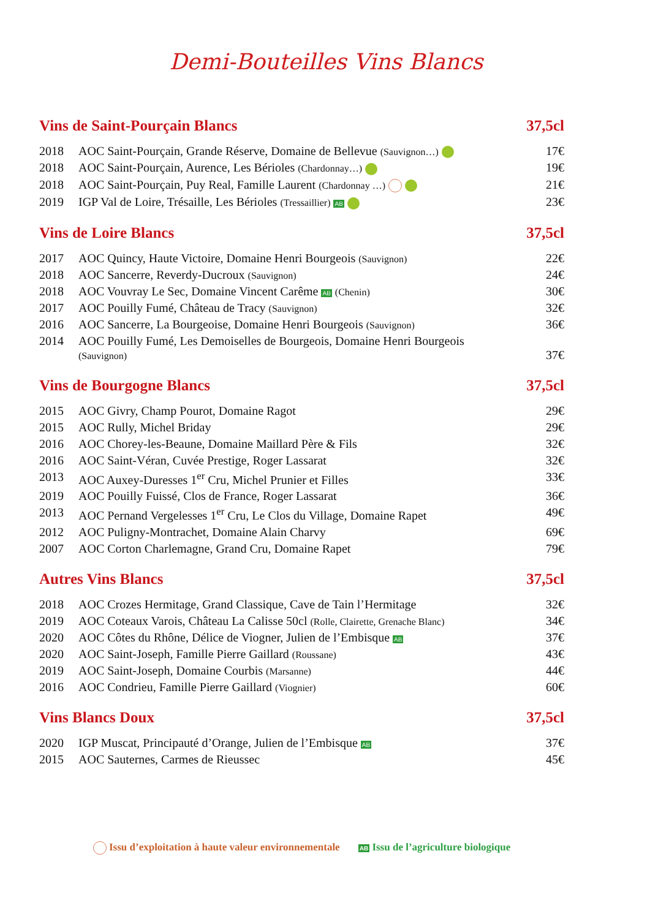Demi-Bouteilles Vins Blancs
Vins de Saint-Pourçain Blancs 37,5cl
| 2018 | AOC Saint-Pourçain, Grande Réserve, Domaine de Bellevue (Sauvignon…) | 17€ |
| 2018 | AOC Saint-Pourçain, Aurence, Les Bérioles (Chardonnay…) | 19€ |
| 2018 | AOC Saint-Pourçain, Puy Real, Famille Laurent (Chardonnay …) | 21€ |
| 2019 | IGP Val de Loire, Trésaille, Les Bérioles (Tressaillier) AB | 23€ |
Vins de Loire Blancs 37,5cl
| 2017 | AOC Quincy, Haute Victoire, Domaine Henri Bourgeois (Sauvignon) | 22€ |
| 2018 | AOC Sancerre, Reverdy-Ducroux (Sauvignon) | 24€ |
| 2018 | AOC Vouvray Le Sec, Domaine Vincent Carême AB (Chenin) | 30€ |
| 2017 | AOC Pouilly Fumé, Château de Tracy (Sauvignon) | 32€ |
| 2016 | AOC Sancerre, La Bourgeoise, Domaine Henri Bourgeois (Sauvignon) | 36€ |
| 2014 | AOC Pouilly Fumé, Les Demoiselles de Bourgeois, Domaine Henri Bourgeois (Sauvignon) | 37€ |
Vins de Bourgogne Blancs 37,5cl
| 2015 | AOC Givry, Champ Pourot, Domaine Ragot | 29€ |
| 2015 | AOC Rully, Michel Briday | 29€ |
| 2016 | AOC Chorey-les-Beaune, Domaine Maillard Père & Fils | 32€ |
| 2016 | AOC Saint-Véran, Cuvée Prestige, Roger Lassarat | 32€ |
| 2013 | AOC Auxey-Duresses 1<sup>er</sup> Cru, Michel Prunier et Filles | 33€ |
| 2019 | AOC Pouilly Fuissé, Clos de France, Roger Lassarat | 36€ |
| 2013 | AOC Pernand Vergelesses 1<sup>er</sup> Cru, Le Clos du Village, Domaine Rapet | 49€ |
| 2012 | AOC Puligny-Montrachet, Domaine Alain Charvy | 69€ |
| 2007 | AOC Corton Charlemagne, Grand Cru, Domaine Rapet | 79€ |
Autres Vins Blancs 37,5cl
| 2018 | AOC Crozes Hermitage, Grand Classique, Cave de Tain l’Hermitage | 32€ |
| 2019 | AOC Coteaux Varois, Château La Calisse 50cl (Rolle, Clairette, Grenache Blanc) | 34€ |
| 2020 | AOC Côtes du Rhône, Délice de Viogner, Julien de l’Embisque AB | 37€ |
| 2020 | AOC Saint-Joseph, Famille Pierre Gaillard (Roussane) | 43€ |
| 2019 | AOC Saint-Joseph, Domaine Courbis (Marsanne) | 44€ |
| 2016 | AOC Condrieu, Famille Pierre Gaillard (Viognier) | 60€ |
Vins Blancs Doux 37,5cl
| 2020 | IGP Muscat, Principauté d’Orange, Julien de l’Embisque AB | 37€ |
| 2015 | AOC Sauternes, Carmes de Rieussec | 45€ |
Issu d’exploitation à haute valeur environnementale AB Issu de l’agriculture biologique